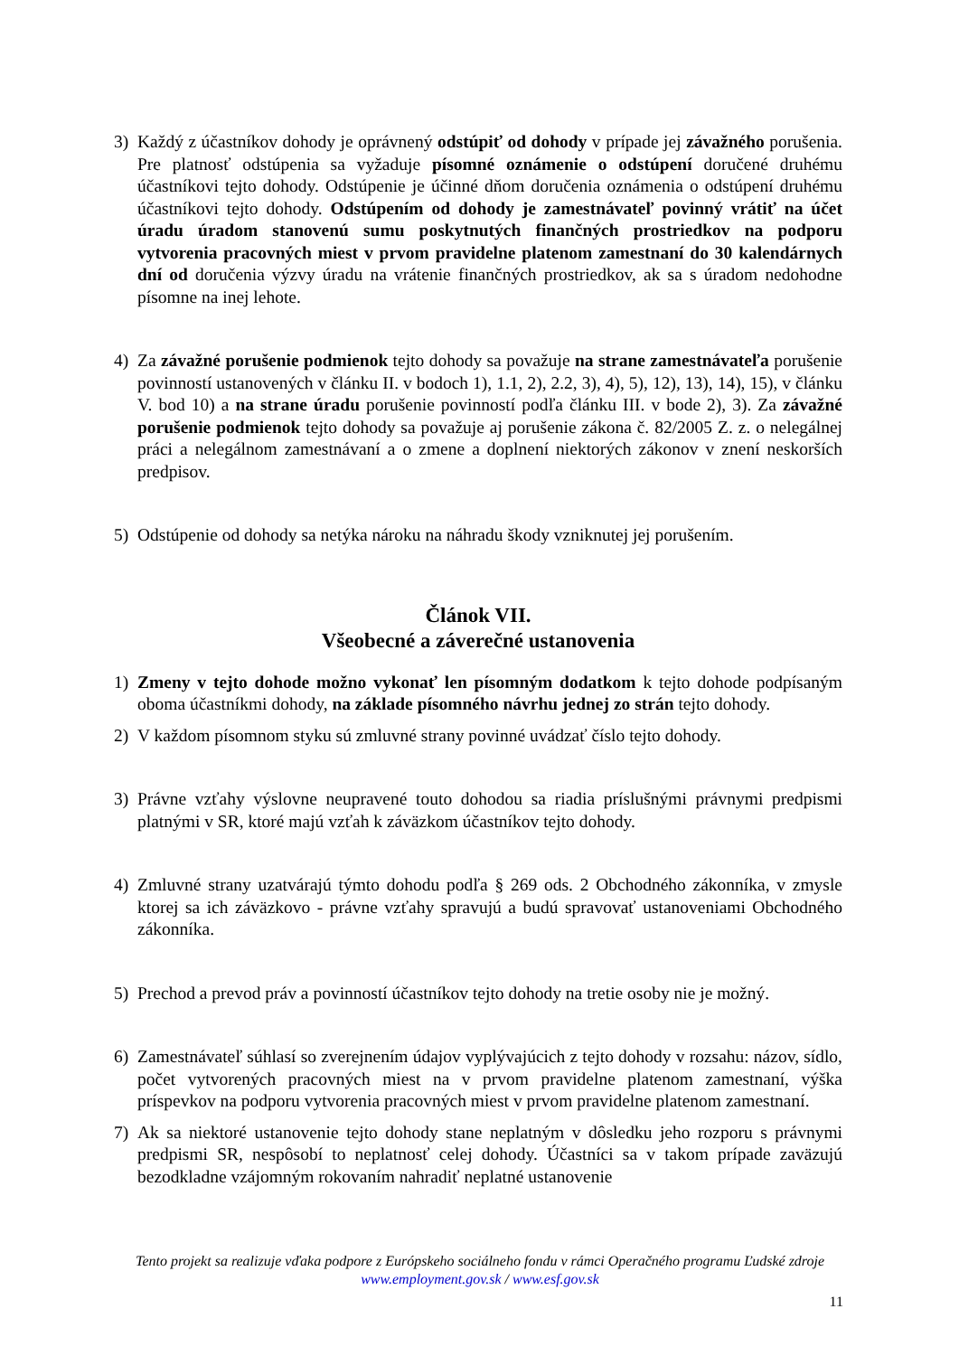3) Každý z účastníkov dohody je oprávnený odstúpiť od dohody v prípade jej závažného porušenia. Pre platnosť odstúpenia sa vyžaduje písomné oznámenie o odstúpení doručené druhému účastníkovi tejto dohody. Odstúpenie je účinné dňom doručenia oznámenia o odstúpení druhému účastníkovi tejto dohody. Odstúpením od dohody je zamestnávateľ povinný vrátiť na účet úradu úradom stanovenú sumu poskytnutých finančných prostriedkov na podporu vytvorenia pracovných miest v prvom pravidelne platenom zamestnaní do 30 kalendárnych dní od doručenia výzvy úradu na vrátenie finančných prostriedkov, ak sa s úradom nedohodne písomne na inej lehote.
4) Za závažné porušenie podmienok tejto dohody sa považuje na strane zamestnávateľa porušenie povinností ustanovených v článku II. v bodoch 1), 1.1, 2), 2.2, 3), 4), 5), 12), 13), 14), 15), v článku V. bod 10) a na strane úradu porušenie povinností podľa článku III. v bode 2), 3). Za závažné porušenie podmienok tejto dohody sa považuje aj porušenie zákona č. 82/2005 Z. z. o nelegálnej práci a nelegálnom zamestnávaní a o zmene a doplnení niektorých zákonov v znení neskorších predpisov.
5) Odstúpenie od dohody sa netýka nároku na náhradu škody vzniknutej jej porušením.
Článok VII.
Všeobecné a záverečné ustanovenia
1) Zmeny v tejto dohode možno vykonať len písomným dodatkom k tejto dohode podpísaným oboma účastníkmi dohody, na základe písomného návrhu jednej zo strán tejto dohody.
2) V každom písomnom styku sú zmluvné strany povinné uvádzať číslo tejto dohody.
3) Právne vzťahy výslovne neupravené touto dohodou sa riadia príslušnými právnymi predpismi platnými v SR, ktoré majú vzťah k záväzkom účastníkov tejto dohody.
4) Zmluvné strany uzatvárajú týmto dohodu podľa § 269 ods. 2 Obchodného zákonníka, v zmysle ktorej sa ich záväzkovo - právne vzťahy spravujú a budú spravovať ustanoveniami Obchodného zákonníka.
5) Prechod a prevod práv a povinností účastníkov tejto dohody na tretie osoby nie je možný.
6) Zamestnávateľ súhlasí so zverejnením údajov vyplývajúcich z tejto dohody v rozsahu: názov, sídlo, počet vytvorených pracovných miest na v prvom pravidelne platenom zamestnaní, výška príspevkov na podporu vytvorenia pracovných miest v prvom pravidelne platenom zamestnaní.
7) Ak sa niektoré ustanovenie tejto dohody stane neplatným v dôsledku jeho rozporu s právnymi predpismi SR, nespôsobí to neplatnosť celej dohody. Účastníci sa v takom prípade zaväzujú bezodkladne vzájomným rokovaním nahradiť neplatné ustanovenie
Tento projekt sa realizuje vďaka podpore z Európskeho sociálneho fondu v rámci Operačného programu Ľudské zdroje
www.employment.gov.sk / www.esf.gov.sk
11